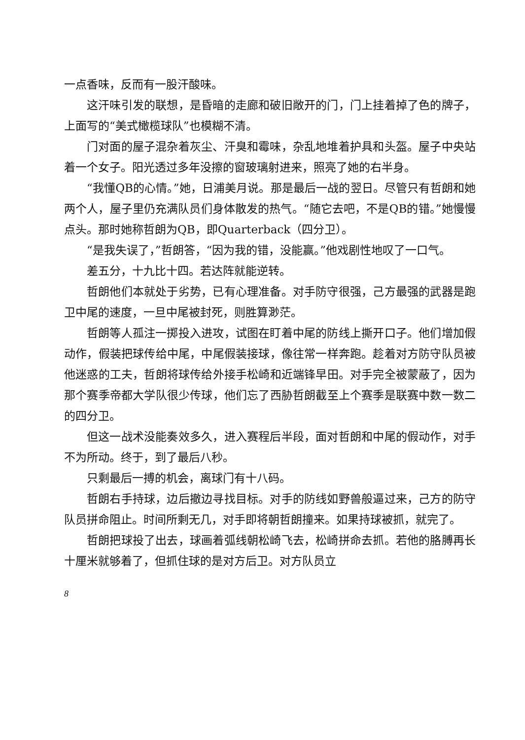一点香味，反而有一股汗酸味。
这汗味引发的联想，是昏暗的走廊和破旧敞开的门，门上挂着掉了色的牌子，上面写的“美式橄榄球队”也模糊不清。
门对面的屋子混杂着灰尘、汗臭和霉味，杂乱地堆着护具和头盔。屋子中央站着一个女子。阳光透过多年没擦的窗玻璃射进来，照亮了她的右半身。
“我懂QB的心情。”她，日浦美月说。那是最后一战的翌日。尽管只有哲朗和她两个人，屋子里仍充满队员们身体散发的热气。“随它去吧，不是QB的错。”她慢慢点头。那时她称哲朗为QB，即Quarterback（四分卫）。
“是我失误了，”哲朗答，“因为我的错，没能赢。”他戏剧性地叹了一口气。
差五分，十九比十四。若达阵就能逆转。
哲朗他们本就处于劣势，已有心理准备。对手防守很强，己方最强的武器是跑卫中尾的速度，一旦中尾被封死，则胜算渺茫。
哲朗等人孤注一掷投入进攻，试图在盯着中尾的防线上撕开口子。他们增加假动作，假装把球传给中尾，中尾假装接球，像往常一样奔跑。趁着对方防守队员被他迷惑的工夫，哲朗将球传给外接手松崎和近端锋早田。对手完全被蒙蔽了，因为那个赛季帝都大学队很少传球，他们忘了西胁哲朗截至上个赛季是联赛中数一数二的四分卫。
但这一战术没能奏效多久，进入赛程后半段，面对哲朗和中尾的假动作，对手不为所动。终于，到了最后八秒。
只剩最后一搏的机会，离球门有十八码。
哲朗右手持球，边后撤边寻找目标。对手的防线如野兽般逼过来，己方的防守队员拼命阻止。时间所剩无几，对手即将朝哲朗撞来。如果持球被抓，就完了。
哲朗把球投了出去，球画着弧线朝松崎飞去，松崎拼命去抓。若他的胳膊再长十厘米就够着了，但抓住球的是对方后卫。对方队员立
8